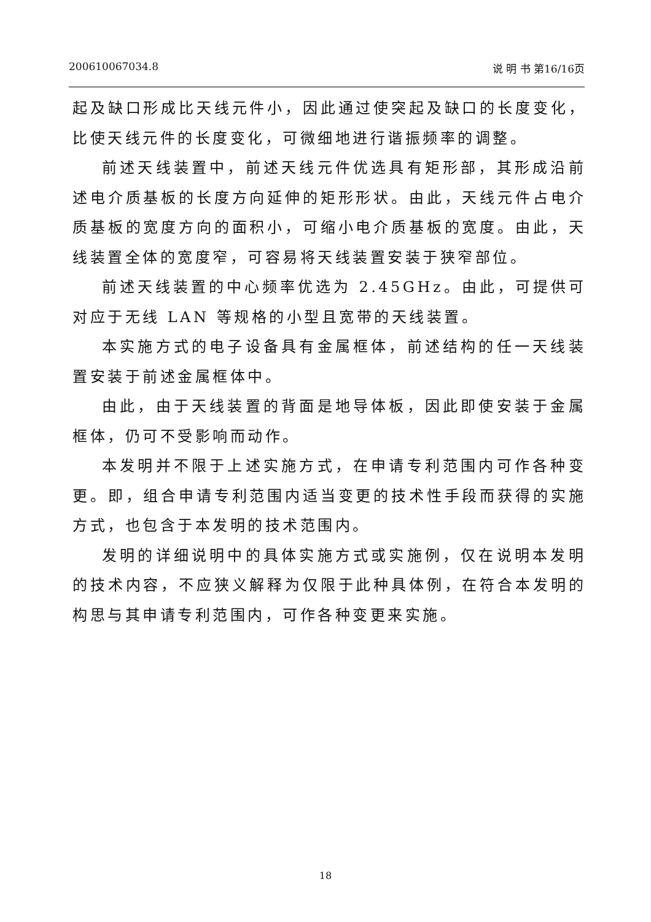200610067034.8 说 明 书 第16/16页
起及缺口形成比天线元件小，因此通过使突起及缺口的长度变化，比使天线元件的长度变化，可微细地进行谐振频率的调整。
前述天线装置中，前述天线元件优选具有矩形部，其形成沿前述电介质基板的长度方向延伸的矩形形状。由此，天线元件占电介质基板的宽度方向的面积小，可缩小电介质基板的宽度。由此，天线装置全体的宽度窄，可容易将天线装置安装于狭窄部位。
前述天线装置的中心频率优选为 2.45GHz。由此，可提供可对应于无线 LAN 等规格的小型且宽带的天线装置。
本实施方式的电子设备具有金属框体，前述结构的任一天线装置安装于前述金属框体中。
由此，由于天线装置的背面是地导体板，因此即使安装于金属框体，仍可不受影响而动作。
本发明并不限于上述实施方式，在申请专利范围内可作各种变更。即，组合申请专利范围内适当变更的技术性手段而获得的实施方式，也包含于本发明的技术范围内。
发明的详细说明中的具体实施方式或实施例，仅在说明本发明的技术内容，不应狭义解释为仅限于此种具体例，在符合本发明的构思与其申请专利范围内，可作各种变更来实施。
18